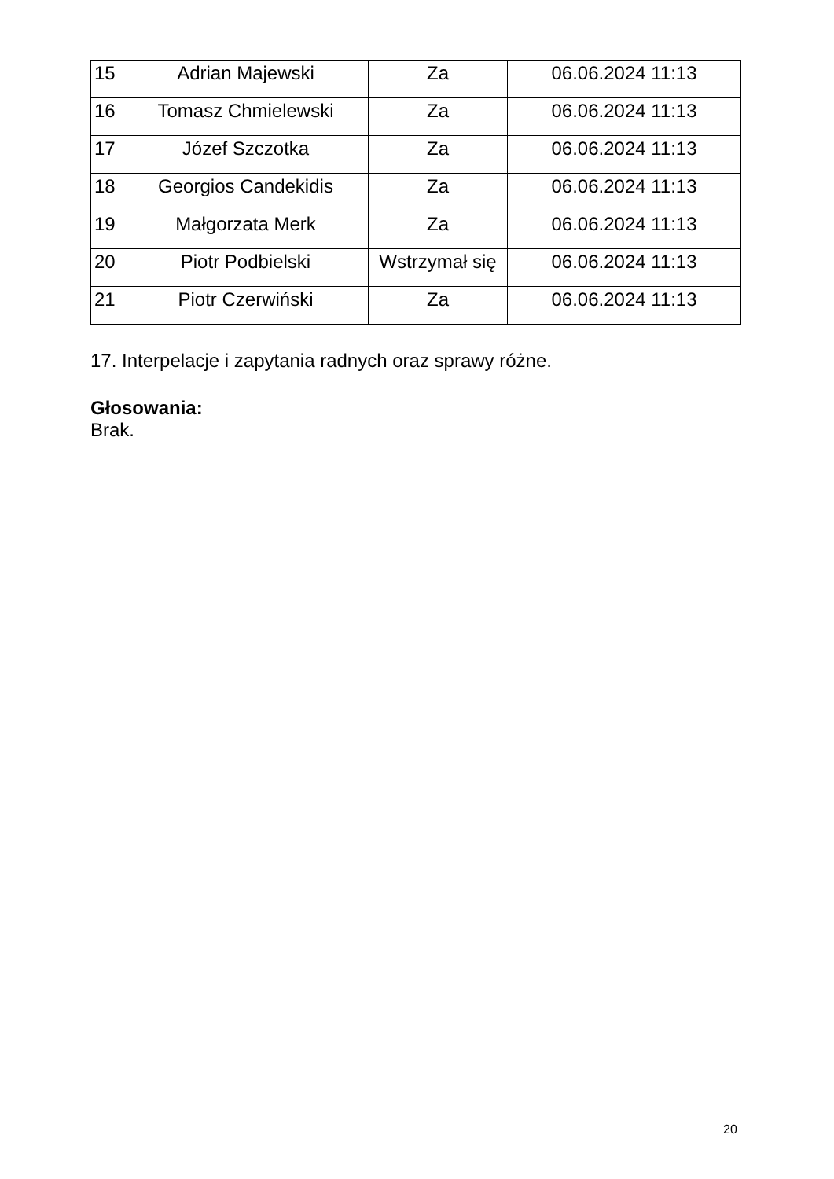| 15 | Adrian Majewski | Za | 06.06.2024 11:13 |
| 16 | Tomasz Chmielewski | Za | 06.06.2024 11:13 |
| 17 | Józef Szczotka | Za | 06.06.2024 11:13 |
| 18 | Georgios Candekidis | Za | 06.06.2024 11:13 |
| 19 | Małgorzata Merk | Za | 06.06.2024 11:13 |
| 20 | Piotr Podbielski | Wstrzymał się | 06.06.2024 11:13 |
| 21 | Piotr Czerwiński | Za | 06.06.2024 11:13 |
17. Interpelacje i zapytania radnych oraz sprawy różne.
Głosowania:
Brak.
20